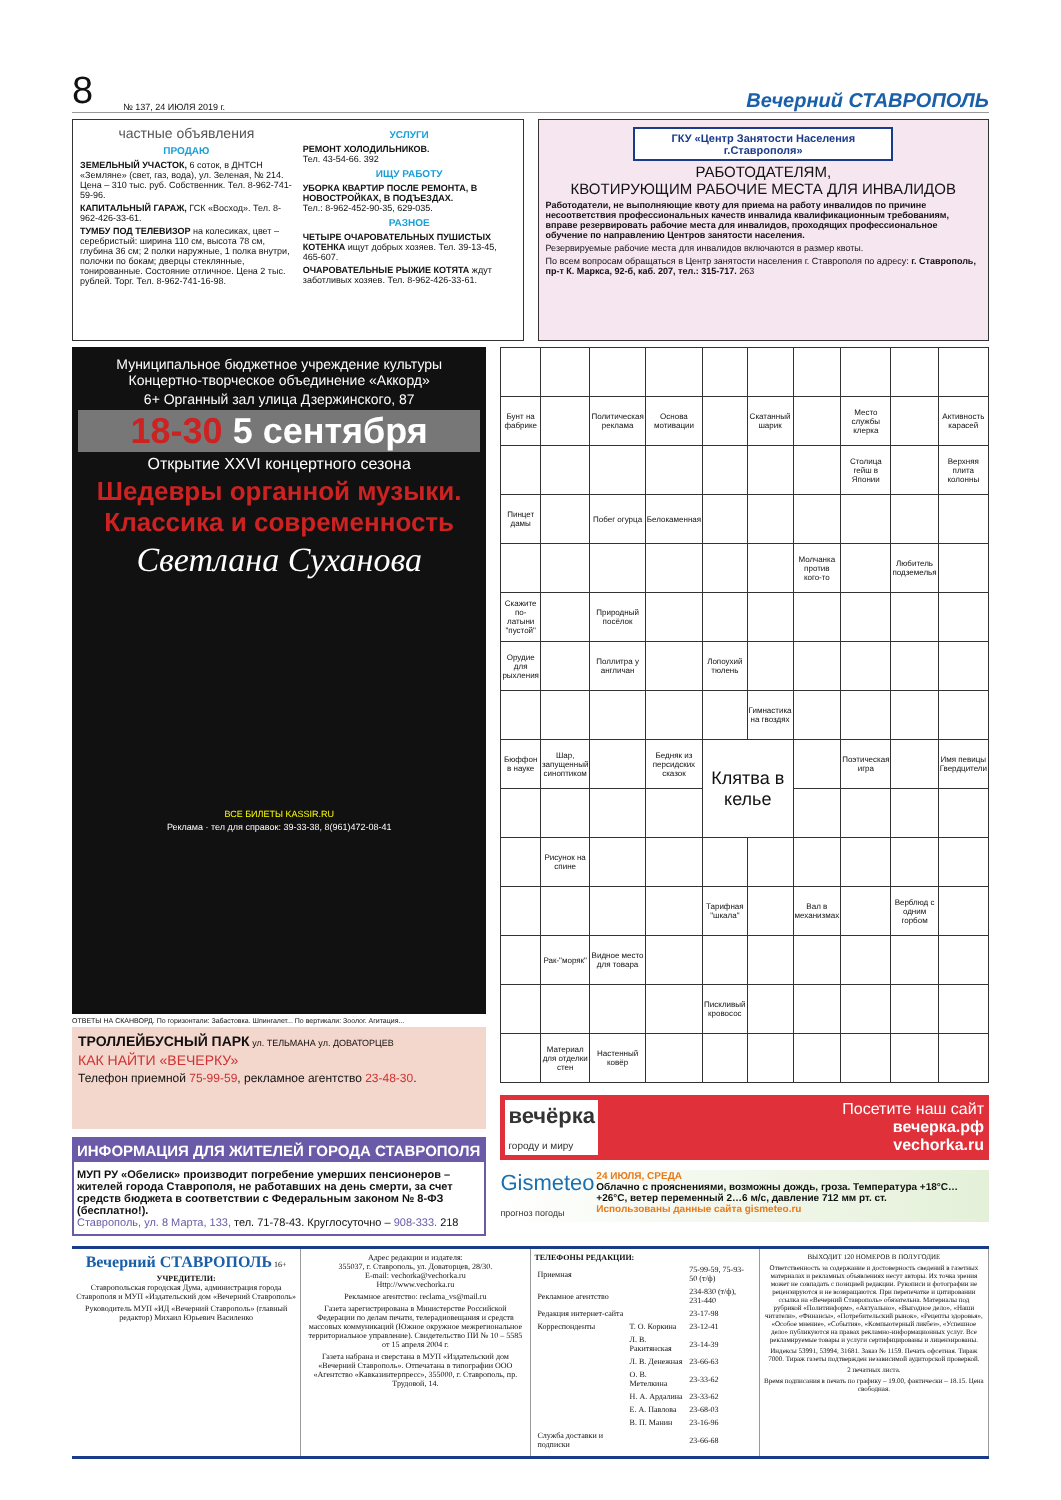8 № 137, 24 ИЮЛЯ 2019 г. Вечерний СТАВРОПОЛЬ
частные объявления
ПРОДАЮ
ЗЕМЕЛЬНЫЙ УЧАСТОК, 6 соток, в ДНТСН «Земляне» (свет, газ, вода), ул. Зеленая, № 214. Цена – 310 тыс. руб. Собственник. Тел. 8-962-741-59-96.
КАПИТАЛЬНЫЙ ГАРАЖ, ГСК «Восход». Тел. 8-962-426-33-61.
ТУМБУ ПОД ТЕЛЕВИЗОР на колесиках, цвет – серебристый: ширина 110 см, высота 78 см, глубина 36 см; 2 полки наружные, 1 полка внутри, полочки по бокам; дверцы стеклянные, тонированные. Состояние отличное. Цена 2 тыс. рублей. Торг. Тел. 8-962-741-16-98.
УСЛУГИ
РЕМОНТ ХОЛОДИЛЬНИКОВ.
Тел. 43-54-66. 392
ИЩУ РАБОТУ
УБОРКА КВАРТИР ПОСЛЕ РЕМОНТА, В НОВОСТРОЙКАХ, В ПОДЪЕЗДАХ.
Тел.: 8-962-452-90-35, 629-035.
РАЗНОЕ
ЧЕТЫРЕ ОЧАРОВАТЕЛЬНЫХ ПУШИСТЫХ КОТЕНКА ищут добрых хозяев. Тел. 39-13-45, 465-607.
ОЧАРОВАТЕЛЬНЫЕ РЫЖИЕ КОТЯТА ждут заботливых хозяев. Тел. 8-962-426-33-61.
ГКУ «Центр Занятости Населения г.Ставрополя»
РАБОТОДАТЕЛЯМ,
КВОТИРУЮЩИМ РАБОЧИЕ МЕСТА ДЛЯ ИНВАЛИДОВ
Работодатели, не выполняющие квоту для приема на работу инвалидов по причине несоответствия профессиональных качеств инвалида квалификационным требованиям, вправе резервировать рабочие места для инвалидов, проходящих профессиональное обучение по направлению Центров занятости населения.
Резервируемые рабочие места для инвалидов включаются в размер квоты.
По всем вопросам обращаться в Центр занятости населения г. Ставрополя по адресу: г. Ставрополь, пр-т К. Маркса, 92-б, каб. 207, тел.: 315-717. 263
Муниципальное бюджетное учреждение культуры
Концертно-творческое объединение «Аккорд»
6+ Органный зал улица Дзержинского, 87
18-30 5 сентября
Открытие XXVI концертного сезона
Шедевры органной музыки.
Классика и современность
Светлана Суханова
ВСЕ БИЛЕТЫ KASSIR.RU
Реклама · тел для справок: 39-33-38, 8(961)472-08-41
ОТВЕТЫ НА СКАНВОРД. По горизонтали: Забастовка. Шпингалет... По вертикали: Зоолог. Агитация...
ТРОЛЛЕЙБУСНЫЙ ПАРК ул. ТЕЛЬМАНА ул. ДОВАТОРЦЕВ
КАК НАЙТИ «ВЕЧЕРКУ»
Телефон приемной 75-99-59, рекламное агентство 23-48-30.
ИНФОРМАЦИЯ ДЛЯ ЖИТЕЛЕЙ ГОРОДА СТАВРОПОЛЯ
МУП РУ «Обелиск» производит погребение умерших пенсионеров – жителей города Ставрополя, не работавших на день смерти, за счет средств бюджета в соответствии с Федеральным законом № 8-ФЗ (бесплатно!).
Ставрополь, ул. 8 Марта, 133, тел. 71-78-43. Круглосуточно – 908-333. 218
| Бунт на фабрике | | Политическая реклама | Основа мотивации | | Скатанный шарик | | Место службы клерка | | Активность карасей |
| | | | | | | | Столица гейш в Японии | | Верхняя плита колонны |
| Пинцет дамы | | Побег огурца | Белокаменная | | | | | | |
| | | | | | | Молчанка против кого-то | | Любитель подземелья | |
| Скажите по-латыни "пустой" | | Природный посёлок | | | | | | | |
| Орудие для рыхления | | Поллитра у англичан | | Лопоухий тюлень | | | | | |
| | | | | | Гимнастика на гвоздях | | | | |
| Бюффон в науке | Шар, запущенный синоптиком | | Бедняк из персидских сказок | Клятва в келье | | | Поэтическая игра | | Имя певицы Гвердцители |
| | Рисунок на спине | | | | | | | | |
| | | | | Тарифная "шкала" | | Вал в механизмах | | Верблюд с одним горбом | |
| | Рак-"моряк" | Видное место для товара | | | | | | | |
| | | | | Пискливый кровосос | | | | | |
| | Материал для отделки стен | Настенный ковёр | | | | | | | |
вечёрка
городу и миру
Посетите наш сайт
вечерка.рф
vechorka.ru
Gismeteo
прогноз погоды
24 ИЮЛЯ, СРЕДА
Облачно с прояснениями, возможны дождь, гроза. Температура +18°С… +26°С, ветер переменный 2…6 м/с, давление 712 мм рт. ст.
Использованы данные сайта gismeteo.ru
Вечерний СТАВРОПОЛЬ 16+
УЧРЕДИТЕЛИ:
Ставропольская городская Дума, администрация города Ставрополя и МУП «Издательский дом «Вечерний Ставрополь»
Руководитель МУП «ИД «Вечерний Ставрополь» (главный редактор) Михаил Юрьевич Василенко
Адрес редакции и издателя:
355037, г. Ставрополь, ул. Доваторцев, 28/30.
E-mail: vechorka@vechorka.ru
Http://www.vechorka.ru
Рекламное агентство: reclama_vs@mail.ru
Газета зарегистрирована в Министерстве Российской Федерации по делам печати, телерадиовещания и средств массовых коммуникаций (Южное окружное межрегиональное территориальное управление). Свидетельство ПИ № 10 – 5585 от 15 апреля 2004 г.
Газета набрана и сверстана в МУП «Издательский дом «Вечерний Ставрополь». Отпечатана в типографии ООО «Агентство «Кавказинтерпресс», 355000, г. Ставрополь, пр. Трудовой, 14.
ТЕЛЕФОНЫ РЕДАКЦИИ:
| Приемная | | 75-99-59, 75-93-50 (т/ф) |
| Рекламное агентство | | 234-830 (т/ф), 231-440 |
| Редакция интернет-сайта | | 23-17-98 |
| Корреспонденты | Т. О. Коркина | 23-12-41 |
| | Л. В. Ракитянская | 23-14-39 |
| | Л. В. Денежная | 23-66-63 |
| | О. В. Метелкина | 23-33-62 |
| | Н. А. Ардалина | 23-33-62 |
| | Е. А. Павлова | 23-68-03 |
| | В. П. Манин | 23-16-96 |
| Служба доставки и подписки | | 23-66-68 |
ВЫХОДИТ 120 НОМЕРОВ В ПОЛУГОДИЕ
Ответственность за содержание и достоверность сведений в газетных материалах и рекламных объявлениях несут авторы. Их точка зрения может не совпадать с позицией редакции. Рукописи и фотографии не рецензируются и не возвращаются. При перепечатке и цитировании ссылка на «Вечерний Ставрополь» обязательна. Материалы под рубрикой «Политинформ», «Актуально», «Выгодное дело», «Наши читатели», «Финансы», «Потребительский рынок», «Рецепты здоровья», «Особое мнение», «События», «Компьютерный ликбез», «Успешное дело» публикуются на правах рекламно-информационных услуг. Все рекламируемые товары и услуги сертифицированы и лицензированы.
Индексы 53991, 53994, 31681. Заказ № 1159. Печать офсетная. Тираж 7000. Тираж газеты подтвержден независимой аудиторской проверкой.
2 печатных листа.
Время подписания в печать по графику – 19.00, фактически – 18.15. Цена свободная.